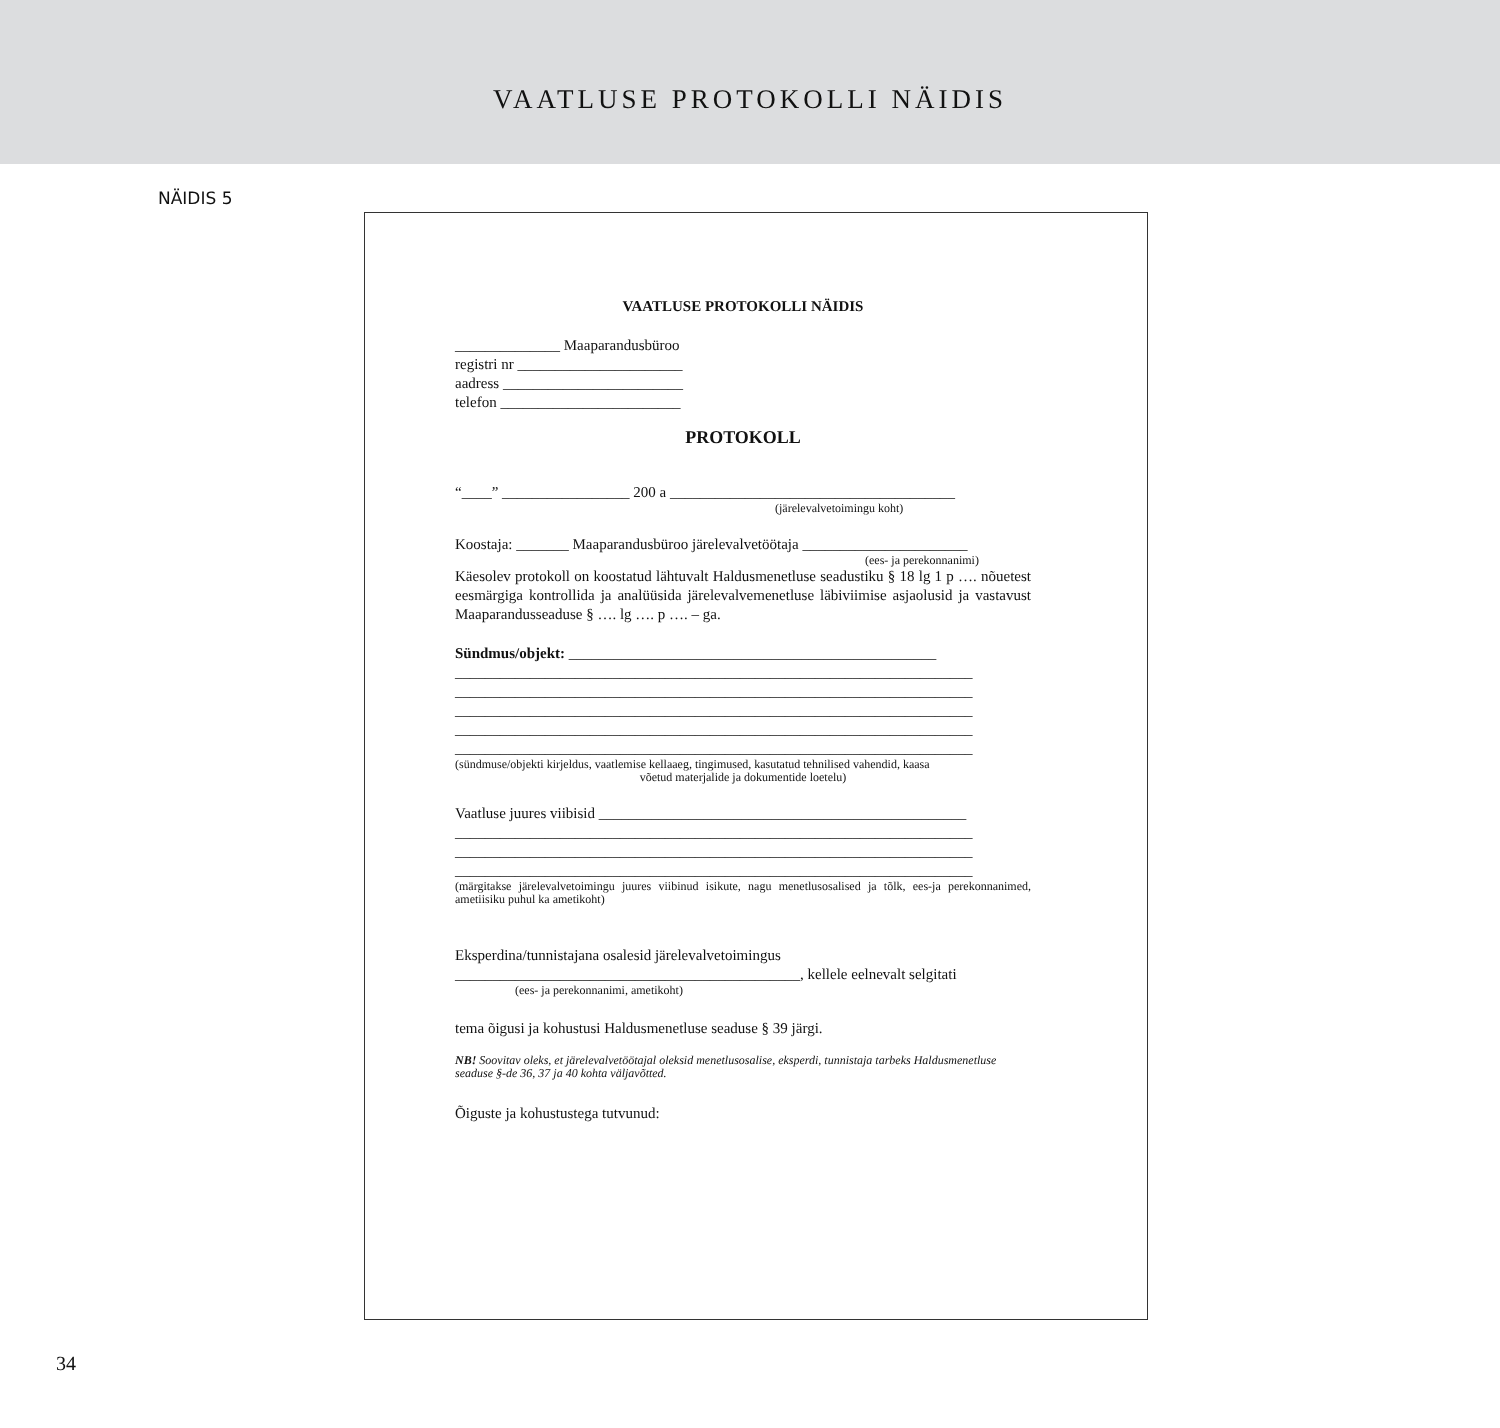VAATLUSE PROTOKOLLI NÄIDIS
NÄIDIS 5
VAATLUSE PROTOKOLLI NÄIDIS
______________ Maaparandusbüroo
registri nr ______________________
aadress ________________________
telefon ________________________
PROTOKOLL
“____” _________________ 200 a ______________________________________
(järelevalvetoimingu koht)
Koostaja: _______ Maaparandusbüroo järelevalvetöötaja ______________________
(ees- ja perekonnanimi)
Käesolev protokoll on koostatud lähtuvalt Haldusmenetluse seadustiku § 18 lg 1 p …. nõuetest eesmärgiga kontrollida ja analüüsida järelevalvemenetluse läbiviimise asjaolusid ja vastavust Maaparandusseaduse § …. lg …. p …. – ga.
Sündmus/objekt: _________________________________________________
_____________________________________________________________________
_____________________________________________________________________
_____________________________________________________________________
_____________________________________________________________________
_____________________________________________________________________
(sündmuse/objekti kirjeldus, vaatlemise kellaaeg, tingimused, kasutatud tehnilised vahendid, kaasa
võetud materjalide ja dokumentide loetelu)
Vaatluse juures viibisid _________________________________________________
_____________________________________________________________________
_____________________________________________________________________
_____________________________________________________________________
(märgitakse järelevalvetoimingu juures viibinud isikute, nagu menetlusosalised ja tõlk, ees-ja perekonnanimed, ametiisiku puhul ka ametikoht)
Eksperdina/tunnistajana osalesid järelevalvetoimingus
______________________________________________, kellele eelnevalt selgitati
(ees- ja perekonnanimi, ametikoht)
tema õigusi ja kohustusi Haldusmenetluse seaduse § 39 järgi.
NB! Soovitav oleks, et järelevalvetöötajal oleksid menetlusosalise, eksperdi, tunnistaja tarbeks Haldusmenetluse seaduse §-de 36, 37 ja 40 kohta väljavõtted.
Õiguste ja kohustustega tutvunud:
34